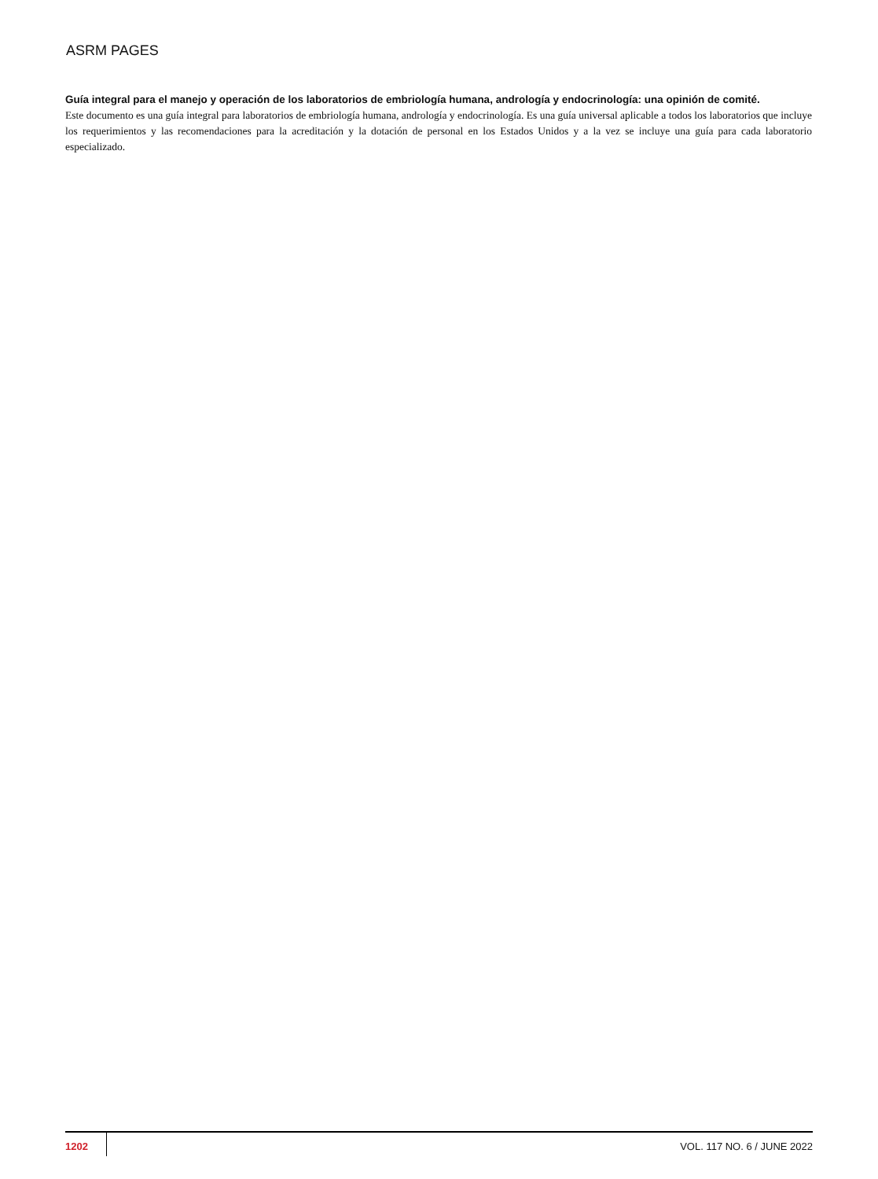ASRM PAGES
Guía integral para el manejo y operación de los laboratorios de embriología humana, andrología y endocrinología: una opinión de comité.
Este documento es una guía integral para laboratorios de embriología humana, andrología y endocrinología. Es una guía universal aplicable a todos los laboratorios que incluye los requerimientos y las recomendaciones para la acreditación y la dotación de personal en los Estados Unidos y a la vez se incluye una guía para cada laboratorio especializado.
1202 VOL. 117 NO. 6 / JUNE 2022